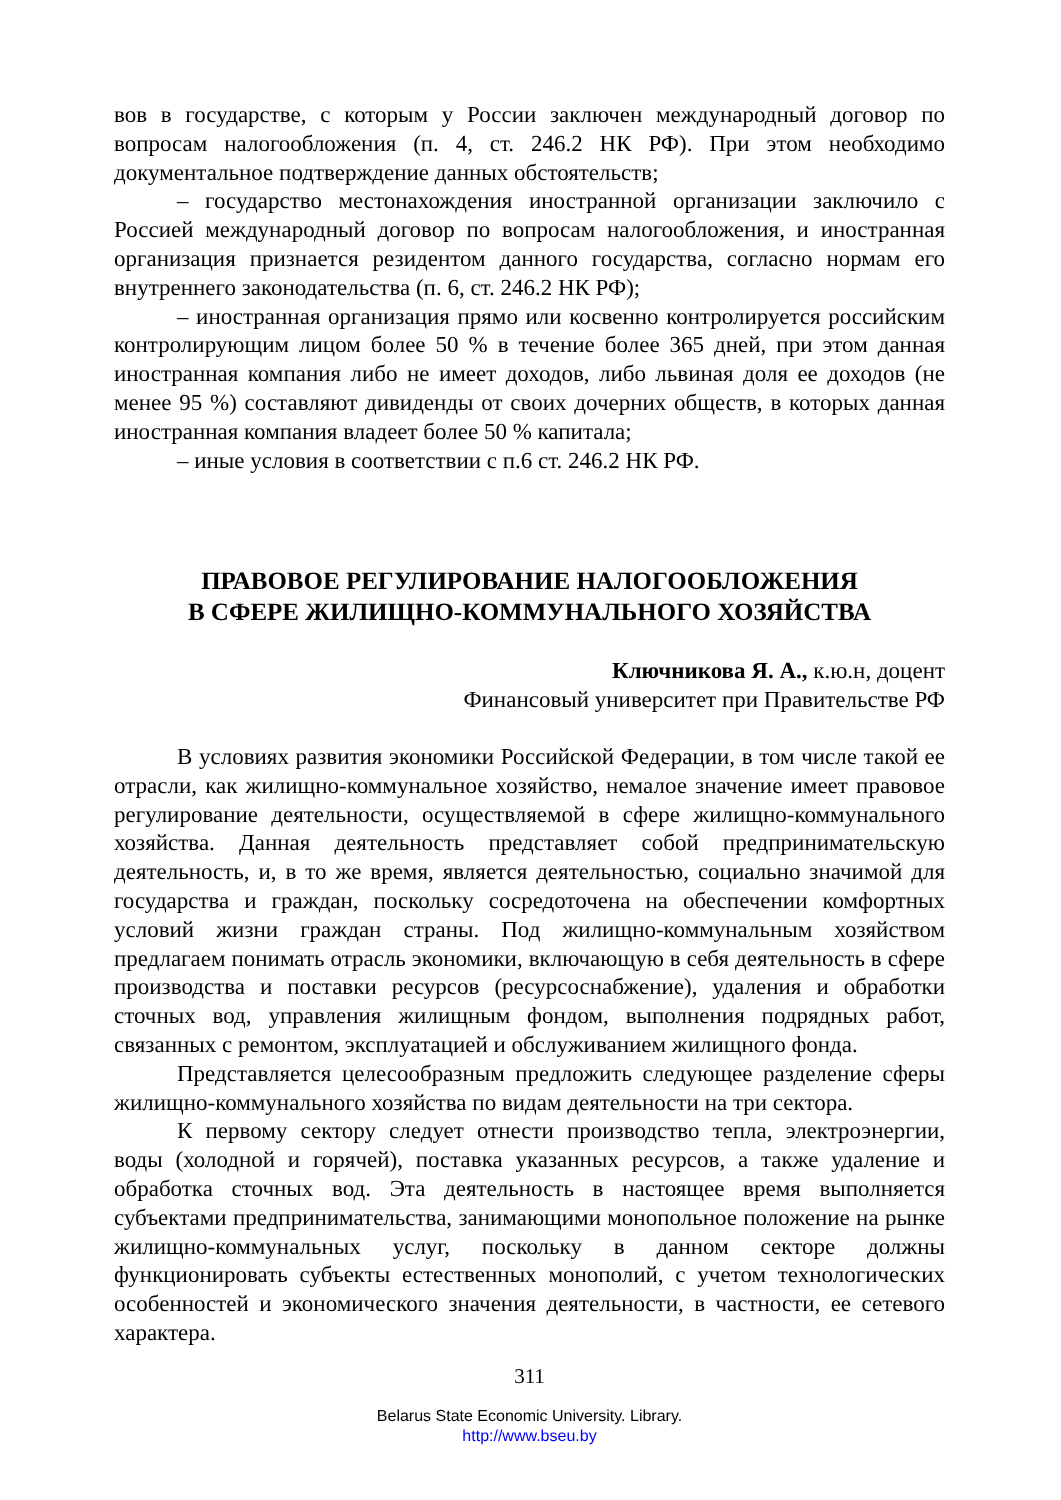вов в государстве, с которым у России заключен международный договор по вопросам налогообложения (п. 4, ст. 246.2 НК РФ). При этом необходимо документальное подтверждение данных обстоятельств;
– государство местонахождения иностранной организации заключило с Россией международный договор по вопросам налогообложения, и иностранная организация признается резидентом данного государства, согласно нормам его внутреннего законодательства (п. 6, ст. 246.2 НК РФ);
– иностранная организация прямо или косвенно контролируется российским контролирующим лицом более 50 % в течение более 365 дней, при этом данная иностранная компания либо не имеет доходов, либо львиная доля ее доходов (не менее 95 %) составляют дивиденды от своих дочерних обществ, в которых данная иностранная компания владеет более 50 % капитала;
– иные условия в соответствии с п.6 ст. 246.2 НК РФ.
ПРАВОВОЕ РЕГУЛИРОВАНИЕ НАЛОГООБЛОЖЕНИЯ
В СФЕРЕ ЖИЛИЩНО-КОММУНАЛЬНОГО ХОЗЯЙСТВА
Ключникова Я. А., к.ю.н, доцент
Финансовый университет при Правительстве РФ
В условиях развития экономики Российской Федерации, в том числе такой ее отрасли, как жилищно-коммунальное хозяйство, немалое значение имеет правовое регулирование деятельности, осуществляемой в сфере жилищно-коммунального хозяйства. Данная деятельность представляет собой предпринимательскую деятельность, и, в то же время, является деятельностью, социально значимой для государства и граждан, поскольку сосредоточена на обеспечении комфортных условий жизни граждан страны. Под жилищно-коммунальным хозяйством предлагаем понимать отрасль экономики, включающую в себя деятельность в сфере производства и поставки ресурсов (ресурсоснабжение), удаления и обработки сточных вод, управления жилищным фондом, выполнения подрядных работ, связанных с ремонтом, эксплуатацией и обслуживанием жилищного фонда.
Представляется целесообразным предложить следующее разделение сферы жилищно-коммунального хозяйства по видам деятельности на три сектора.
К первому сектору следует отнести производство тепла, электроэнергии, воды (холодной и горячей), поставка указанных ресурсов, а также удаление и обработка сточных вод. Эта деятельность в настоящее время выполняется субъектами предпринимательства, занимающими монопольное положение на рынке жилищно-коммунальных услуг, поскольку в данном секторе должны функционировать субъекты естественных монополий, с учетом технологических особенностей и экономического значения деятельности, в частности, ее сетевого характера.
311
Belarus State Economic University. Library.
http://www.bseu.by